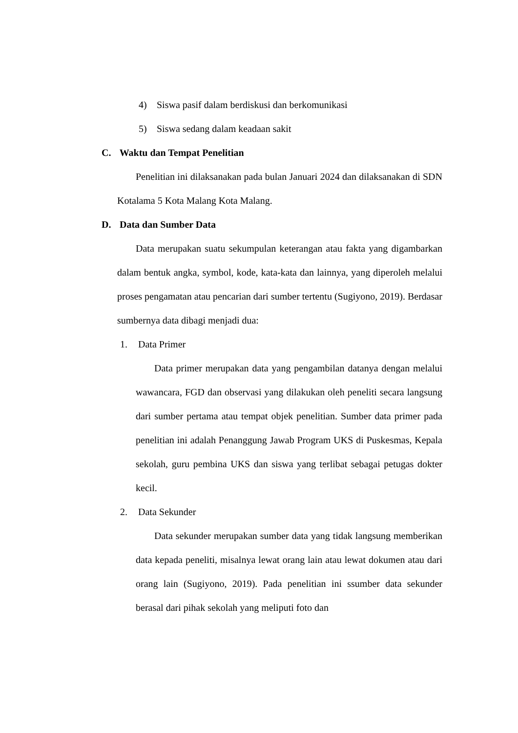4) Siswa pasif dalam berdiskusi dan berkomunikasi
5) Siswa sedang dalam keadaan sakit
C. Waktu dan Tempat Penelitian
Penelitian ini dilaksanakan pada bulan Januari 2024 dan dilaksanakan di SDN Kotalama 5 Kota Malang Kota Malang.
D. Data dan Sumber Data
Data merupakan suatu sekumpulan keterangan atau fakta yang digambarkan dalam bentuk angka, symbol, kode, kata-kata dan lainnya, yang diperoleh melalui proses pengamatan atau pencarian dari sumber tertentu (Sugiyono, 2019). Berdasar sumbernya data dibagi menjadi dua:
1. Data Primer
Data primer merupakan data yang pengambilan datanya dengan melalui wawancara, FGD dan observasi yang dilakukan oleh peneliti secara langsung dari sumber pertama atau tempat objek penelitian. Sumber data primer pada penelitian ini adalah Penanggung Jawab Program UKS di Puskesmas, Kepala sekolah, guru pembina UKS dan siswa yang terlibat sebagai petugas dokter kecil.
2. Data Sekunder
Data sekunder merupakan sumber data yang tidak langsung memberikan data kepada peneliti, misalnya lewat orang lain atau lewat dokumen atau dari orang lain (Sugiyono, 2019). Pada penelitian ini ssumber data sekunder berasal dari pihak sekolah yang meliputi foto dan